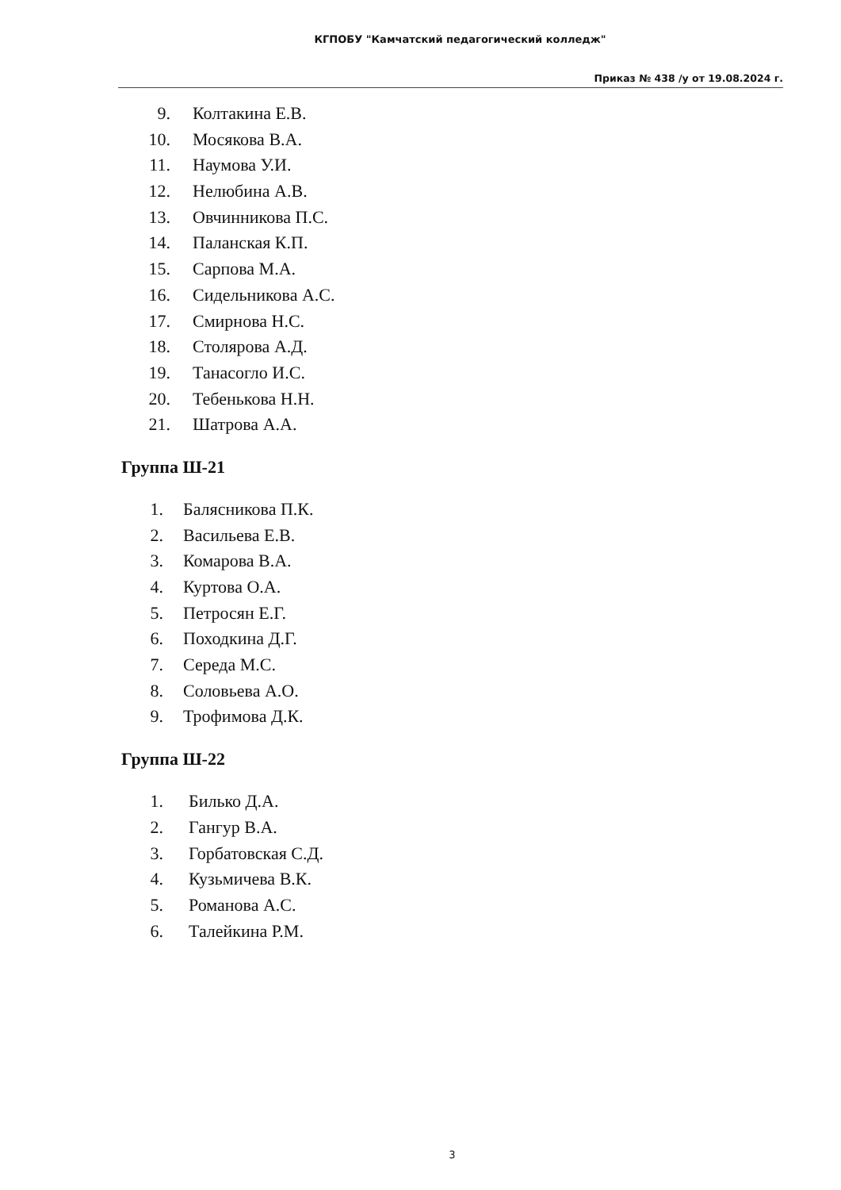КГПОБУ "Камчатский педагогический колледж"
Приказ № 438 /у от 19.08.2024 г.
9. Колтакина Е.В.
10. Мосякова В.А.
11. Наумова У.И.
12. Нелюбина А.В.
13. Овчинникова П.С.
14. Паланская К.П.
15. Сарпова М.А.
16. Сидельникова А.С.
17. Смирнова Н.С.
18. Столярова А.Д.
19. Танасогло И.С.
20. Тебенькова Н.Н.
21. Шатрова А.А.
Группа Ш-21
1. Балясникова П.К.
2. Васильева Е.В.
3. Комарова В.А.
4. Куртова О.А.
5. Петросян Е.Г.
6. Походкина Д.Г.
7. Середа М.С.
8. Соловьева А.О.
9. Трофимова Д.К.
Группа Ш-22
1. Билько Д.А.
2. Гангур В.А.
3. Горбатовская С.Д.
4. Кузьмичева В.К.
5. Романова А.С.
6. Талейкина Р.М.
3